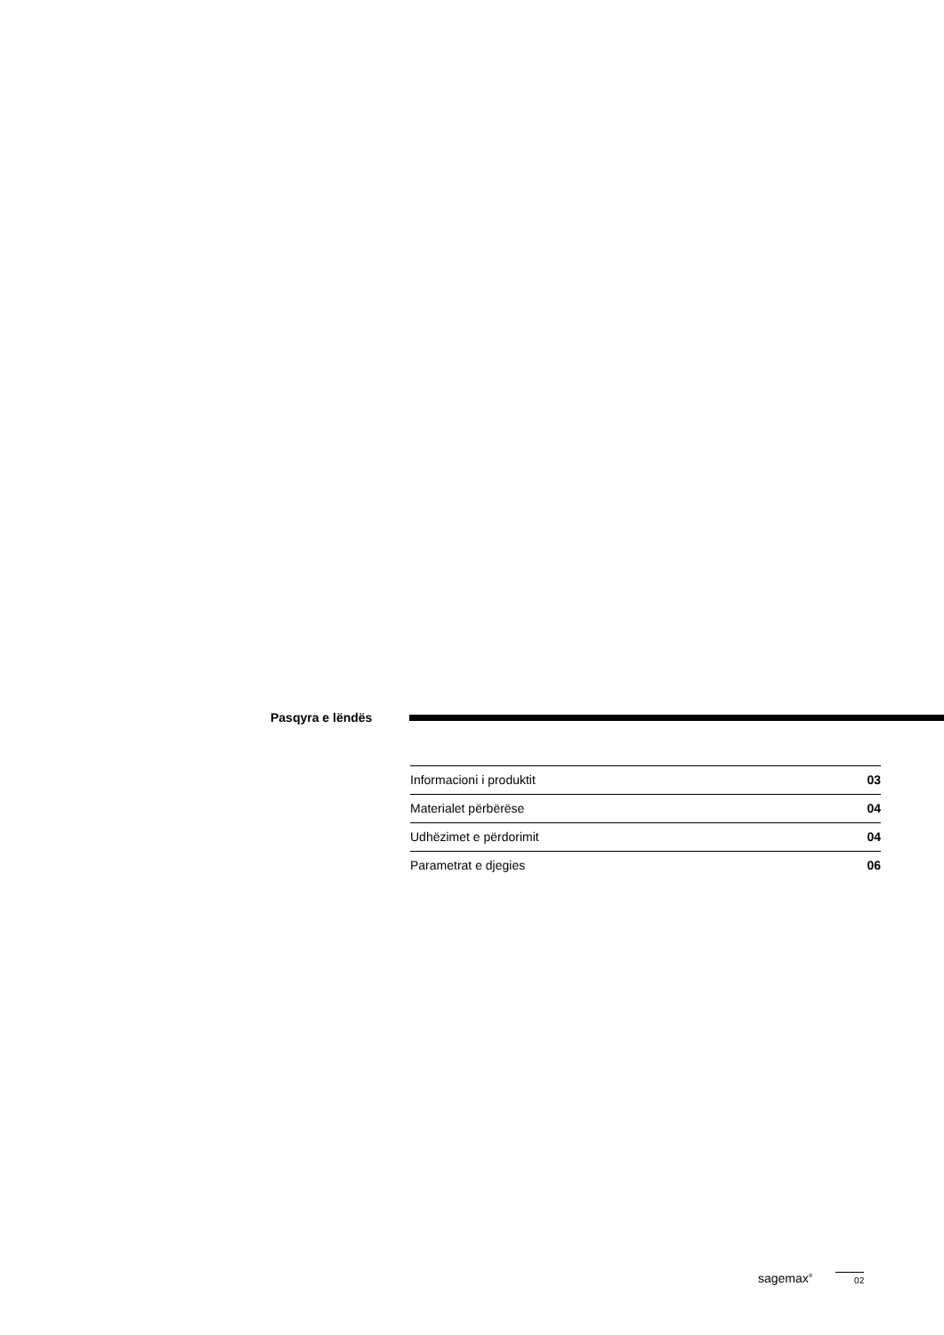Pasqyra e lëndës
| Informacioni i produktit | 03 |
| Materialet përbërëse | 04 |
| Udhëzimet e përdorimit | 04 |
| Parametrat e djegies | 06 |
sagemax<sup>®</sup> 02